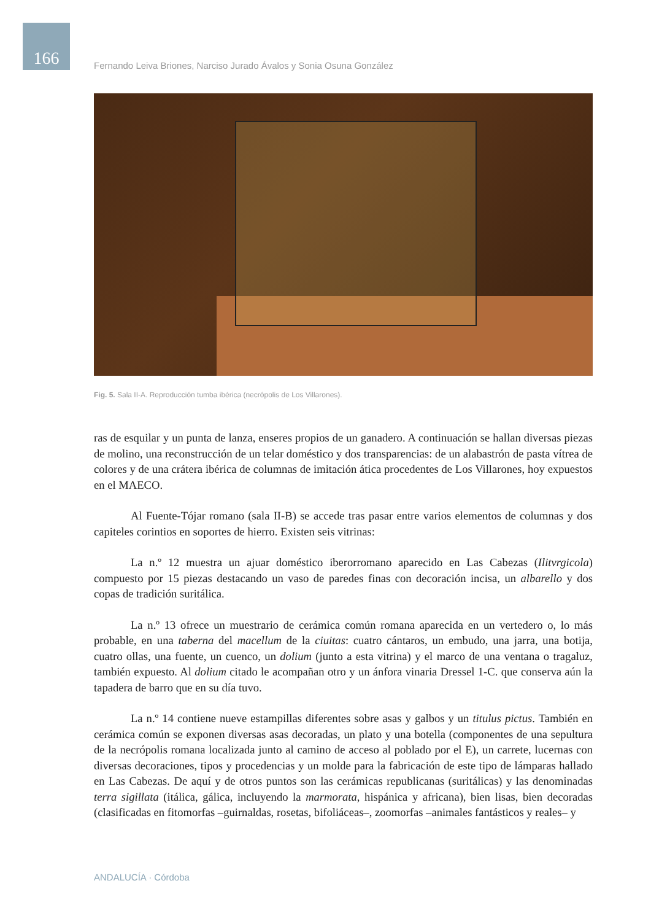166
Fernando Leiva Briones, Narciso Jurado Ávalos y Sonia Osuna González
Fig. 5. Sala II-A. Reproducción tumba ibérica (necrópolis de Los Villarones).
ras de esquilar y un punta de lanza, enseres propios de un ganadero. A continuación se hallan diversas piezas de molino, una reconstrucción de un telar doméstico y dos transparencias: de un alabastrón de pasta vítrea de colores y de una crátera ibérica de columnas de imitación ática procedentes de Los Villarones, hoy expuestos en el MAECO.
Al Fuente-Tójar romano (sala II-B) se accede tras pasar entre varios elementos de columnas y dos capiteles corintios en soportes de hierro. Existen seis vitrinas:
La n.º 12 muestra un ajuar doméstico iberorromano aparecido en Las Cabezas (Ilitvrgicola) compuesto por 15 piezas destacando un vaso de paredes finas con decoración incisa, un albarello y dos copas de tradición suritálica.
La n.º 13 ofrece un muestrario de cerámica común romana aparecida en un vertedero o, lo más probable, en una taberna del macellum de la ciuitas: cuatro cántaros, un embudo, una jarra, una botija, cuatro ollas, una fuente, un cuenco, un dolium (junto a esta vitrina) y el marco de una ventana o tragaluz, también expuesto. Al dolium citado le acompañan otro y un ánfora vinaria Dressel 1-C. que conserva aún la tapadera de barro que en su día tuvo.
La n.º 14 contiene nueve estampillas diferentes sobre asas y galbos y un titulus pictus. También en cerámica común se exponen diversas asas decoradas, un plato y una botella (componentes de una sepultura de la necrópolis romana localizada junto al camino de acceso al poblado por el E), un carrete, lucernas con diversas decoraciones, tipos y procedencias y un molde para la fabricación de este tipo de lámparas hallado en Las Cabezas. De aquí y de otros puntos son las cerámicas republicanas (suritálicas) y las denominadas terra sigillata (itálica, gálica, incluyendo la marmorata, hispánica y africana), bien lisas, bien decoradas (clasificadas en fitomorfas –guirnaldas, rosetas, bifoliáceas–, zoomorfas –animales fantásticos y reales– y
ANDALUCÍA · Córdoba